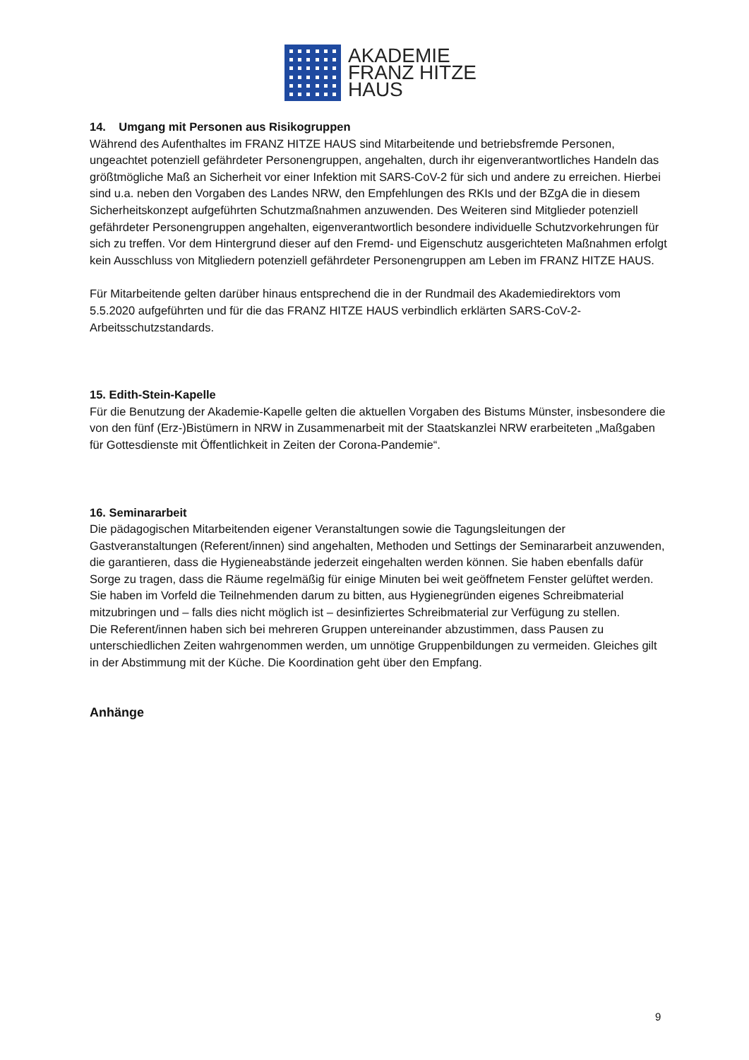AKADEMIE
FRANZ HITZE
HAUS
14. Umgang mit Personen aus Risikogruppen
Während des Aufenthaltes im FRANZ HITZE HAUS sind Mitarbeitende und betriebsfremde Personen, ungeachtet potenziell gefährdeter Personengruppen, angehalten, durch ihr eigenverantwortliches Handeln das größtmögliche Maß an Sicherheit vor einer Infektion mit SARS-CoV-2 für sich und andere zu erreichen. Hierbei sind u.a. neben den Vorgaben des Landes NRW, den Empfehlungen des RKIs und der BZgA die in diesem Sicherheitskonzept aufgeführten Schutzmaßnahmen anzuwenden. Des Weiteren sind Mitglieder potenziell gefährdeter Personengruppen angehalten, eigenverantwortlich besondere individuelle Schutzvorkehrungen für sich zu treffen. Vor dem Hintergrund dieser auf den Fremd- und Eigenschutz ausgerichteten Maßnahmen erfolgt kein Ausschluss von Mitgliedern potenziell gefährdeter Personengruppen am Leben im FRANZ HITZE HAUS.
Für Mitarbeitende gelten darüber hinaus entsprechend die in der Rundmail des Akademiedirektors vom 5.5.2020 aufgeführten und für die das FRANZ HITZE HAUS verbindlich erklärten SARS-CoV-2-Arbeitsschutzstandards.
15. Edith-Stein-Kapelle
Für die Benutzung der Akademie-Kapelle gelten die aktuellen Vorgaben des Bistums Münster, insbesondere die von den fünf (Erz-)Bistümern in NRW in Zusammenarbeit mit der Staatskanzlei NRW erarbeiteten „Maßgaben für Gottesdienste mit Öffentlichkeit in Zeiten der Corona-Pandemie“.
16. Seminararbeit
Die pädagogischen Mitarbeitenden eigener Veranstaltungen sowie die Tagungsleitungen der Gastveranstaltungen (Referent/innen) sind angehalten, Methoden und Settings der Seminararbeit anzuwenden, die garantieren, dass die Hygieneabstände jederzeit eingehalten werden können. Sie haben ebenfalls dafür Sorge zu tragen, dass die Räume regelmäßig für einige Minuten bei weit geöffnetem Fenster gelüftet werden. Sie haben im Vorfeld die Teilnehmenden darum zu bitten, aus Hygienegründen eigenes Schreibmaterial mitzubringen und – falls dies nicht möglich ist – desinfiziertes Schreibmaterial zur Verfügung zu stellen.
Die Referent/innen haben sich bei mehreren Gruppen untereinander abzustimmen, dass Pausen zu unterschiedlichen Zeiten wahrgenommen werden, um unnötige Gruppenbildungen zu vermeiden. Gleiches gilt in der Abstimmung mit der Küche. Die Koordination geht über den Empfang.
Anhänge
9